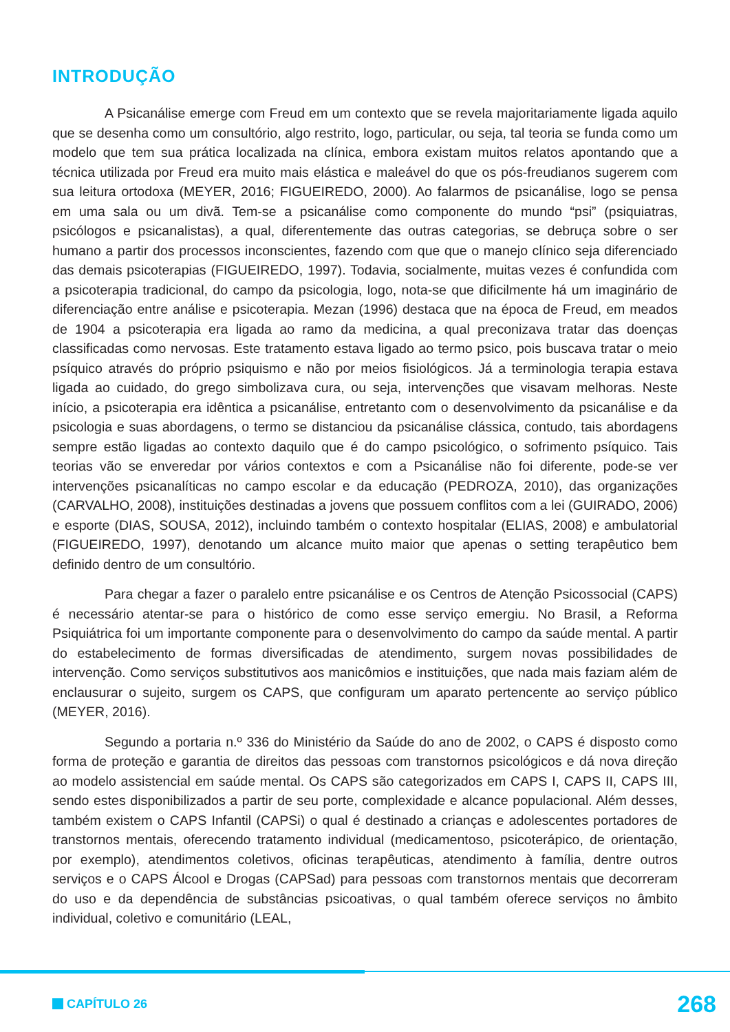INTRODUÇÃO
A Psicanálise emerge com Freud em um contexto que se revela majoritariamente ligada aquilo que se desenha como um consultório, algo restrito, logo, particular, ou seja, tal teoria se funda como um modelo que tem sua prática localizada na clínica, embora existam muitos relatos apontando que a técnica utilizada por Freud era muito mais elástica e maleável do que os pós-freudianos sugerem com sua leitura ortodoxa (MEYER, 2016; FIGUEIREDO, 2000). Ao falarmos de psicanálise, logo se pensa em uma sala ou um divã. Tem-se a psicanálise como componente do mundo “psi” (psiquiatras, psicólogos e psicanalistas), a qual, diferentemente das outras categorias, se debruça sobre o ser humano a partir dos processos inconscientes, fazendo com que que o manejo clínico seja diferenciado das demais psicoterapias (FIGUEIREDO, 1997). Todavia, socialmente, muitas vezes é confundida com a psicoterapia tradicional, do campo da psicologia, logo, nota-se que dificilmente há um imaginário de diferenciação entre análise e psicoterapia. Mezan (1996) destaca que na época de Freud, em meados de 1904 a psicoterapia era ligada ao ramo da medicina, a qual preconizava tratar das doenças classificadas como nervosas. Este tratamento estava ligado ao termo psico, pois buscava tratar o meio psíquico através do próprio psiquismo e não por meios fisiológicos. Já a terminologia terapia estava ligada ao cuidado, do grego simbolizava cura, ou seja, intervenções que visavam melhoras. Neste início, a psicoterapia era idêntica a psicanálise, entretanto com o desenvolvimento da psicanálise e da psicologia e suas abordagens, o termo se distanciou da psicanálise clássica, contudo, tais abordagens sempre estão ligadas ao contexto daquilo que é do campo psicológico, o sofrimento psíquico. Tais teorias vão se enveredar por vários contextos e com a Psicanálise não foi diferente, pode-se ver intervenções psicanalíticas no campo escolar e da educação (PEDROZA, 2010), das organizações (CARVALHO, 2008), instituições destinadas a jovens que possuem conflitos com a lei (GUIRADO, 2006) e esporte (DIAS, SOUSA, 2012), incluindo também o contexto hospitalar (ELIAS, 2008) e ambulatorial (FIGUEIREDO, 1997), denotando um alcance muito maior que apenas o setting terapêutico bem definido dentro de um consultório.
Para chegar a fazer o paralelo entre psicanálise e os Centros de Atenção Psicossocial (CAPS) é necessário atentar-se para o histórico de como esse serviço emergiu. No Brasil, a Reforma Psiquiátrica foi um importante componente para o desenvolvimento do campo da saúde mental. A partir do estabelecimento de formas diversificadas de atendimento, surgem novas possibilidades de intervenção. Como serviços substitutivos aos manicômios e instituições, que nada mais faziam além de enclausurar o sujeito, surgem os CAPS, que configuram um aparato pertencente ao serviço público (MEYER, 2016).
Segundo a portaria n.º 336 do Ministério da Saúde do ano de 2002, o CAPS é disposto como forma de proteção e garantia de direitos das pessoas com transtornos psicológicos e dá nova direção ao modelo assistencial em saúde mental. Os CAPS são categorizados em CAPS I, CAPS II, CAPS III, sendo estes disponibilizados a partir de seu porte, complexidade e alcance populacional. Além desses, também existem o CAPS Infantil (CAPSi) o qual é destinado a crianças e adolescentes portadores de transtornos mentais, oferecendo tratamento individual (medicamentoso, psicoterápico, de orientação, por exemplo), atendimentos coletivos, oficinas terapêuticas, atendimento à família, dentre outros serviços e o CAPS Álcool e Drogas (CAPSad) para pessoas com transtornos mentais que decorreram do uso e da dependência de substâncias psicoativas, o qual também oferece serviços no âmbito individual, coletivo e comunitário (LEAL,
CAPÍTULO 26
268